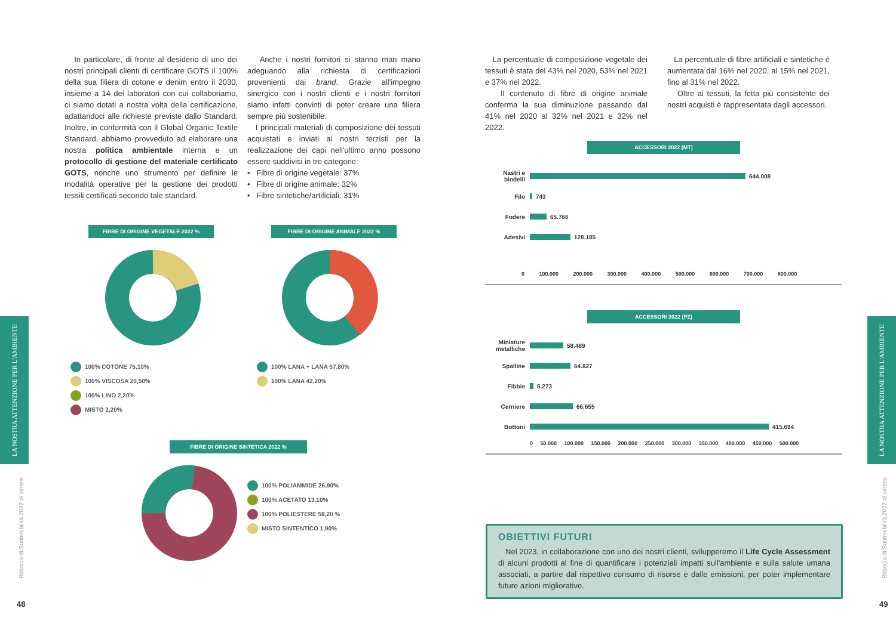LA NOSTRA ATTENZIONE PER L'AMBIENTE
Bilancio di Sostenibilità 2022 di sintesi
48
In particolare, di fronte al desiderio di uno dei nostri principali clienti di certificare GOTS il 100% della sua filiera di cotone e denim entro il 2030, insieme a 14 dei laboratori con cui collaboriamo, ci siamo dotati a nostra volta della certificazione, adattandoci alle richieste previste dallo Standard. Inoltre, in conformità con il Global Organic Textile Standard, abbiamo provveduto ad elaborare una nostra politica ambientale interna e un protocollo di gestione del materiale certificato GOTS, nonché uno strumento per definire le modalità operative per la gestione dei prodotti tessili certificati secondo tale standard.
Anche i nostri fornitori si stanno man mano adeguando alla richiesta di certificazioni provenienti dai brand. Grazie all'impegno sinergico con i nostri clienti e i nostri fornitori siamo infatti convinti di poter creare una filiera sempre più sostenibile.
I principali materiali di composizione dei tessuti acquistati e inviati ai nostri terzisti per la realizzazione dei capi nell'ultimo anno possono essere suddivisi in tre categorie:
• Fibre di origine vegetale: 37%
• Fibre di origine animale: 32%
• Fibre sintetiche/artificiali: 31%
FIBRE DI ORIGINE VEGETALE 2022 %
100% COTONE 75,10%
100% VISCOSA 20,50%
100% LINO 2,20%
MISTO 2,20%
FIBRE DI ORIGINE ANIMALE 2022 %
100% LANA + LANA 57,80%
100% LANA 42,20%
FIBRE DI ORIGINE SINTETICA 2022 %
100% POLIAMMIDE 26,90%
100% ACETATO 13,10%
100% POLIESTERE 58,20 %
MISTO SINTENTICO 1,90%
La percentuale di composizione vegetale dei tessuti è stata del 43% nel 2020, 53% nel 2021 e 37% nel 2022.
Il contenuto di fibre di origine animale conferma la sua diminuzione passando dal 41% nel 2020 al 32% nel 2021 e 32% nel 2022.
La percentuale di fibre artificiali e sintetiche è aumentata dal 16% nel 2020, al 15% nel 2021, fino al 31% nel 2022.
Oltre ai tessuti, la fetta più consistente dei nostri acquisti è rappresentata dagli accessori.
ACCESSORI 2022 (MT)
Nastri e bindelli 644.008
Filo 743
Fodere 65.766
Adesivi 128.185
0 100.000 200.000 300.000 400.000 500.000 600.000 700.000 800.000
ACCESSORI 2022 (PZ)
Miniature metalliche 58.489
Spalline 64.827
Fibbie 5.273
Cerniere 66.655
Bottoni 415.694
0 50.000 100.000 150.000 200.000 250.000 300.000 350.000 400.000 450.000 500.000
OBIETTIVI FUTURI
Nel 2023, in collaborazione con uno dei nostri clienti, svilupperemo il Life Cycle Assessment di alcuni prodotti al fine di quantificare i potenziali impatti sull'ambiente e sulla salute umana associati, a partire dal rispettivo consumo di risorse e dalle emissioni, per poter implementare future azioni migliorative.
LA NOSTRA ATTENZIONE PER L'AMBIENTE
Bilancio di Sostenibilità 2022 di sintesi
49